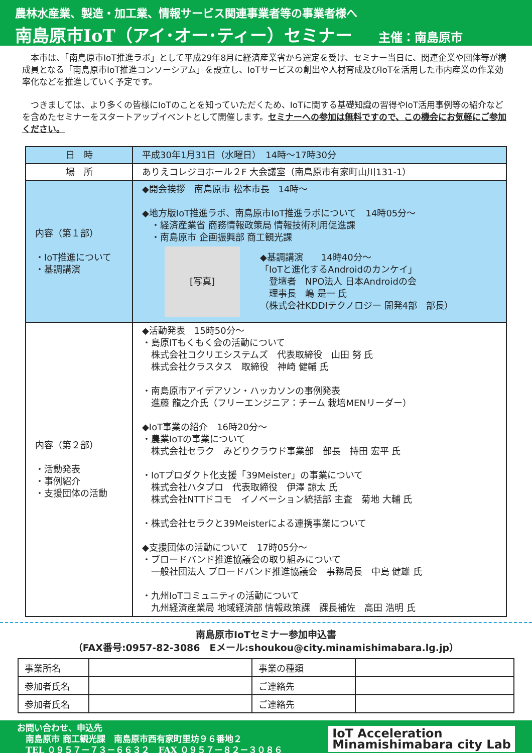農林水産業、製造・加工業、情報サービス関連事業者等の事業者様へ
南島原市IoT（アイ･オー･ティー）セミナー 主催：南島原市
　本市は、「南島原市IoT推進ラボ」として平成29年8月に経済産業省から選定を受け、セミナー当日に、関連企業や団体等が構成員となる「南島原市IoT推進コンソーシアム」を設立し、IoTサービスの創出や人材育成及びIoTを活用した市内産業の作業効率化などを推進していく予定です。
　つきましては、より多くの皆様にIoTのことを知っていただくため、IoTに関する基礎知識の習得やIoT活用事例等の紹介などを含めたセミナーをスタートアップイベントとして開催します。セミナーへの参加は無料ですので、この機会にお気軽にご参加ください。
| 日 時 | 平成30年1月31日（水曜日） 14時～17時30分 |
| 場 所 | ありえコレジヨホール２F 大会議室（南島原市有家町山川131-1） |
| 内容（第１部） ・IoT推進について ・基調講演 | ◆開会挨拶 南島原市 松本市長 14時～ ◆地方版IoT推進ラボ、南島原市IoT推進ラボについて 14時05分～ ・経済産業省 商務情報政策局 情報技術利用促進課 ・南島原市 企画振興部 商工観光課 [写真] ◆基調講演 14時40分～ 「IoTと進化するAndroidのカンケイ」 登壇者 NPO法人 日本Androidの会 理事長 嶋 是一 氏 （株式会社KDDIテクノロジー 開発4部 部長） |
| 内容（第２部） ・活動発表 ・事例紹介 ・支援団体の活動 | ◆活動発表 15時50分～ ・島原ITもくもく会の活動について 株式会社コクリエシステムズ 代表取締役 山田 努 氏 株式会社クラスタス 取締役 神崎 健輔 氏 ・南島原市アイデアソン・ハッカソンの事例発表 進藤 龍之介氏（フリーエンジニア：チーム 栽培MENリーダー） ◆IoT事業の紹介 16時20分～ ・農業IoTの事業について 株式会社セラク みどりクラウド事業部 部長 持田 宏平 氏 ・IoTプロダクト化支援「39Meister」の事業について 株式会社ハタプロ 代表取締役 伊澤 諒太 氏 株式会社NTTドコモ イノベーション統括部 主査 菊地 大輔 氏 ・株式会社セラクと39Meisterによる連携事業について ◆支援団体の活動について 17時05分～ ・ブロードバンド推進協議会の取り組みについて 一般社団法人 ブロードバンド推進協議会 事務局長 中島 健雄 氏 ・九州IoTコミュニティの活動について 九州経済産業局 地域経済部 情報政策課 課長補佐 高田 浩明 氏 |
南島原市IoTセミナー参加申込書
（FAX番号:0957-82-3086　Eメール:shoukou@city.minamishimabara.lg.jp）
| 事業所名 | | 事業の種類 | |
| 参加者氏名 | | ご連絡先 | |
| 参加者氏名 | | ご連絡先 | |
お問い合わせ、申込先
　南島原市 商工観光課　南島原市西有家町里坊９６番地２
　TEL ０９５７－７３－６６３２　FAX ０９５７－８２－３０８６
IoT Acceleration
Minamishimabara city Lab